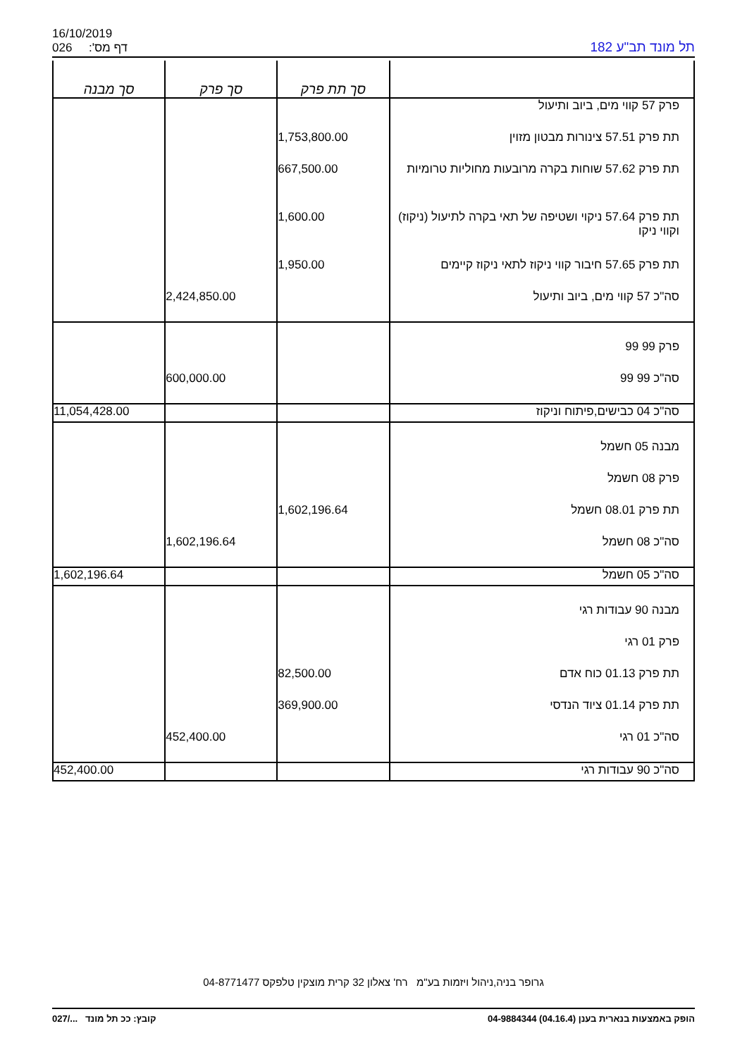16/10/2019
026 דף מס':
תל מונד תב"ע 182
| | סך תת פרק | סך פרק | סך מבנה |
| --- | --- | --- | --- |
| פרק 57 קווי מים, ביוב ותיעול | | | |
| תת פרק 57.51 צינורות מבטון מזוין | 1,753,800.00 | | |
| תת פרק 57.62 שוחות בקרה מרובעות מחוליות טרומיות | 667,500.00 | | |
| תת פרק 57.64 ניקוי ושטיפה של תאי בקרה לתיעול (ניקוז) וקווי ניקו | 1,600.00 | | |
| תת פרק 57.65 חיבור קווי ניקוז לתאי ניקוז קיימים | 1,950.00 | | |
| סה"כ 57 קווי מים, ביוב ותיעול | | 2,424,850.00 | |
| פרק 99 99 | | | |
| סה"כ 99 99 | | 600,000.00 | |
| סה"כ 04 כבישים,פיתוח וניקוז | | | 11,054,428.00 |
| מבנה 05 חשמל | | | |
| פרק 08 חשמל | | | |
| תת פרק 08.01 חשמל | 1,602,196.64 | | |
| סה"כ 08 חשמל | | 1,602,196.64 | |
| סה"כ 05 חשמל | | | 1,602,196.64 |
| מבנה 90 עבודות רגי | | | |
| פרק 01 רגי | | | |
| תת פרק 01.13 כוח אדם | 82,500.00 | | |
| תת פרק 01.14 ציוד הנדסי | 369,900.00 | | |
| סה"כ 01 רגי | | 452,400.00 | |
| סה"כ 90 עבודות רגי | | | 452,400.00 |
גרופר בניה,ניהול ויזמות בע"מ רח' צאלון 32 קרית מוצקין טלפקס 04-8771477
הופק באמצעות בנארית בענן (04.16.4) 04-9884344 קובץ: ככ תל מונד .../027